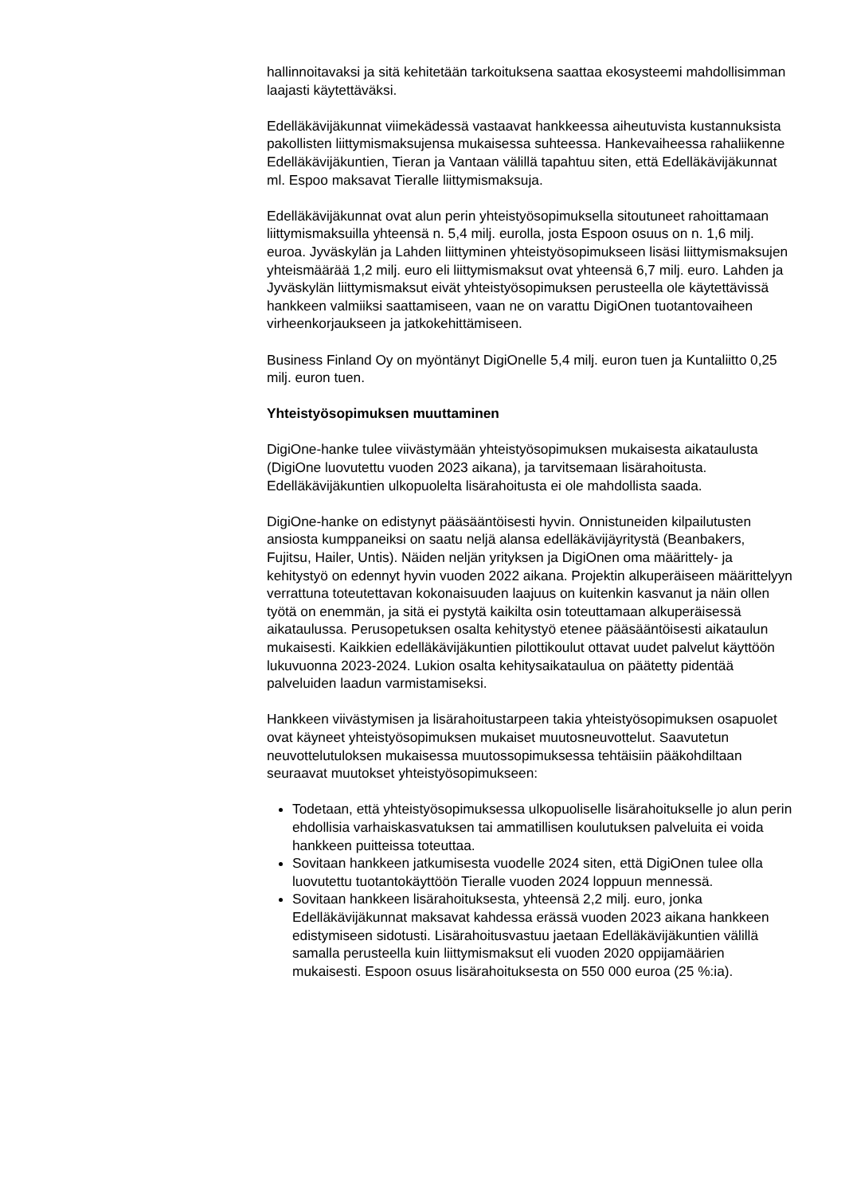hallinnoitavaksi ja sitä kehitetään tarkoituksena saattaa ekosysteemi mahdollisimman laajasti käytettäväksi.
Edelläkävijäkunnat viimekädessä vastaavat hankkeessa aiheutuvista kustannuksista pakollisten liittymismaksujensa mukaisessa suhteessa. Hankevaiheessa rahaliikenne Edelläkävijäkuntien, Tieran ja Vantaan välillä tapahtuu siten, että Edelläkävijäkunnat ml. Espoo maksavat Tieralle liittymismaksuja.
Edelläkävijäkunnat ovat alun perin yhteistyösopimuksella sitoutuneet rahoittamaan liittymismaksuilla yhteensä n. 5,4 milj. eurolla, josta Espoon osuus on n. 1,6 milj. euroa. Jyväskylän ja Lahden liittyminen yhteistyösopimukseen lisäsi liittymismaksujen yhteismäärää 1,2 milj. euro eli liittymismaksut ovat yhteensä 6,7 milj. euro. Lahden ja Jyväskylän liittymismaksut eivät yhteistyösopimuksen perusteella ole käytettävissä hankkeen valmiiksi saattamiseen, vaan ne on varattu DigiOnen tuotantovaiheen virheenkorjaukseen ja jatkokehittämiseen.
Business Finland Oy on myöntänyt DigiOnelle 5,4 milj. euron tuen ja Kuntaliitto 0,25 milj. euron tuen.
Yhteistyösopimuksen muuttaminen
DigiOne-hanke tulee viivästymään yhteistyösopimuksen mukaisesta aikataulusta (DigiOne luovutettu vuoden 2023 aikana), ja tarvitsemaan lisärahoitusta. Edelläkävijäkuntien ulkopuolelta lisärahoitusta ei ole mahdollista saada.
DigiOne-hanke on edistynyt pääsääntöisesti hyvin. Onnistuneiden kilpailutusten ansiosta kumppaneiksi on saatu neljä alansa edelläkävijäyritystä (Beanbakers, Fujitsu, Hailer, Untis). Näiden neljän yrityksen ja DigiOnen oma määrittely- ja kehitystyö on edennyt hyvin vuoden 2022 aikana. Projektin alkuperäiseen määrittelyyn verrattuna toteutettavan kokonaisuuden laajuus on kuitenkin kasvanut ja näin ollen työtä on enemmän, ja sitä ei pystytä kaikilta osin toteuttamaan alkuperäisessä aikataulussa. Perusopetuksen osalta kehitystyö etenee pääsääntöisesti aikataulun mukaisesti. Kaikkien edelläkävijäkuntien pilottikoulut ottavat uudet palvelut käyttöön lukuvuonna 2023-2024. Lukion osalta kehitysaikataulua on päätetty pidentää palveluiden laadun varmistamiseksi.
Hankkeen viivästymisen ja lisärahoitustarpeen takia yhteistyösopimuksen osapuolet ovat käyneet yhteistyösopimuksen mukaiset muutosneuvottelut. Saavutetun neuvottelutuloksen mukaisessa muutossopimuksessa tehtäisiin pääkohdiltaan seuraavat muutokset yhteistyösopimukseen:
Todetaan, että yhteistyösopimuksessa ulkopuoliselle lisärahoitukselle jo alun perin ehdollisia varhaiskasvatuksen tai ammatillisen koulutuksen palveluita ei voida hankkeen puitteissa toteuttaa.
Sovitaan hankkeen jatkumisesta vuodelle 2024 siten, että DigiOnen tulee olla luovutettu tuotantokäyttöön Tieralle vuoden 2024 loppuun mennessä.
Sovitaan hankkeen lisärahoituksesta, yhteensä 2,2 milj. euro, jonka Edelläkävijäkunnat maksavat kahdessa erässä vuoden 2023 aikana hankkeen edistymiseen sidotusti. Lisärahoitusvastuu jaetaan Edelläkävijäkuntien välillä samalla perusteella kuin liittymismaksut eli vuoden 2020 oppijamäärien mukaisesti. Espoon osuus lisärahoituksesta on 550 000 euroa (25 %:ia).